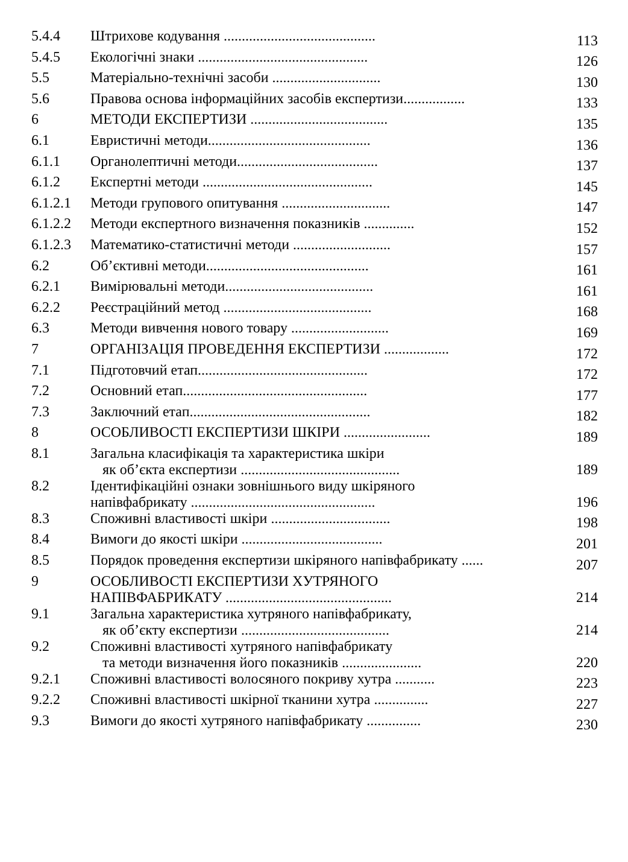| 5.4.4 | Штрихове кодування .......................................... | 113 |
| 5.4.5 | Екологічні знаки ............................................... | 126 |
| 5.5 | Матеріально-технічні засоби .............................. | 130 |
| 5.6 | Правова основа інформаційних засобів експертизи................. | 133 |
| 6 | МЕТОДИ ЕКСПЕРТИЗИ ...................................... | 135 |
| 6.1 | Евристичні методи............................................. | 136 |
| 6.1.1 | Органолептичні методи....................................... | 137 |
| 6.1.2 | Експертні методи ............................................... | 145 |
| 6.1.2.1 | Методи групового опитування .............................. | 147 |
| 6.1.2.2 | Методи експертного визначення показників .............. | 152 |
| 6.1.2.3 | Математико-статистичні методи ........................... | 157 |
| 6.2 | Об’єктивні методи............................................. | 161 |
| 6.2.1 | Вимірювальні методи......................................... | 161 |
| 6.2.2 | Реєстраційний метод ......................................... | 168 |
| 6.3 | Методи вивчення нового товару ........................... | 169 |
| 7 | ОРГАНІЗАЦІЯ ПРОВЕДЕННЯ ЕКСПЕРТИЗИ .................. | 172 |
| 7.1 | Підготовчий етап............................................... | 172 |
| 7.2 | Основний етап................................................... | 177 |
| 7.3 | Заключний етап.................................................. | 182 |
| 8 | ОСОБЛИВОСТІ ЕКСПЕРТИЗИ ШКІРИ ........................ | 189 |
| 8.1 | Загальна класифікація та характеристика шкіри як об’єкта експертизи ............................................ | 189 |
| 8.2 | Ідентифікаційні ознаки зовнішнього виду шкіряного напівфабрикату ................................................... | 196 |
| 8.3 | Споживні властивості шкіри ................................. | 198 |
| 8.4 | Вимоги до якості шкіри ....................................... | 201 |
| 8.5 | Порядок проведення експертизи шкіряного напівфабрикату ...... | 207 |
| 9 | ОСОБЛИВОСТІ ЕКСПЕРТИЗИ ХУТРЯНОГО НАПІВФАБРИКАТУ .............................................. | 214 |
| 9.1 | Загальна характеристика хутряного напівфабрикату, як об’єкту експертизи ......................................... | 214 |
| 9.2 | Споживні властивості хутряного напівфабрикату та методи визначення його показників ...................... | 220 |
| 9.2.1 | Споживні властивості волосяного покриву хутра ........... | 223 |
| 9.2.2 | Споживні властивості шкірної тканини хутра ............... | 227 |
| 9.3 | Вимоги до якості хутряного напівфабрикату ............... | 230 |